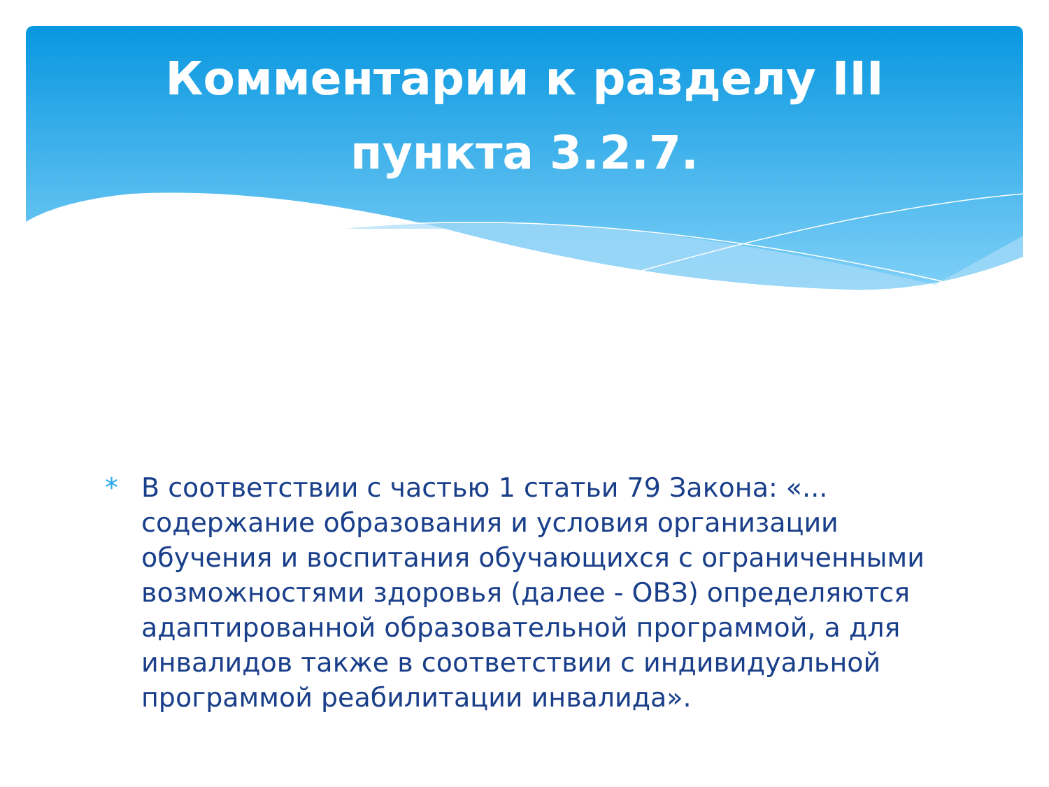Комментарии к разделу III пункта 3.2.7.
* В соответствии с частью 1 статьи 79 Закона: «... содержание образования и условия организации обучения и воспитания обучающихся с ограниченными возможностями здоровья (далее - ОВЗ) определяются адаптированной образовательной программой, а для инвалидов также в соответствии с индивидуальной программой реабилитации инвалида».